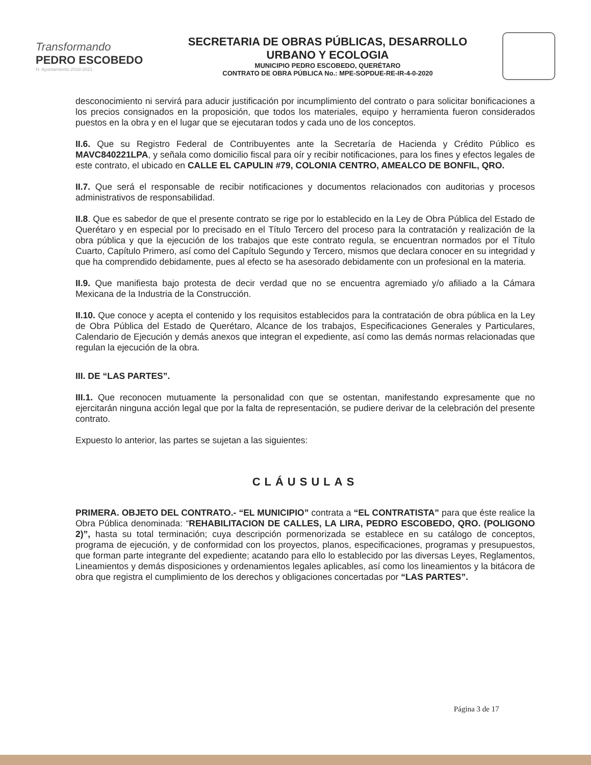Transformando
PEDRO ESCOBEDO
H. Ayuntamiento 2018-2021
SECRETARIA DE OBRAS PÚBLICAS, DESARROLLO
URBANO Y ECOLOGIA
MUNICIPIO PEDRO ESCOBEDO, QUERÉTARO
CONTRATO DE OBRA PÚBLICA No.: MPE-SOPDUE-RE-IR-4-0-2020
desconocimiento ni servirá para aducir justificación por incumplimiento del contrato o para solicitar bonificaciones a los precios consignados en la proposición, que todos los materiales, equipo y herramienta fueron considerados puestos en la obra y en el lugar que se ejecutaran todos y cada uno de los conceptos.
II.6. Que su Registro Federal de Contribuyentes ante la Secretaría de Hacienda y Crédito Público es MAVC840221LPA, y señala como domicilio fiscal para oír y recibir notificaciones, para los fines y efectos legales de este contrato, el ubicado en CALLE EL CAPULIN #79, COLONIA CENTRO, AMEALCO DE BONFIL, QRO.
II.7. Que será el responsable de recibir notificaciones y documentos relacionados con auditorias y procesos administrativos de responsabilidad.
II.8. Que es sabedor de que el presente contrato se rige por lo establecido en la Ley de Obra Pública del Estado de Querétaro y en especial por lo precisado en el Título Tercero del proceso para la contratación y realización de la obra pública y que la ejecución de los trabajos que este contrato regula, se encuentran normados por el Título Cuarto, Capítulo Primero, así como del Capítulo Segundo y Tercero, mismos que declara conocer en su integridad y que ha comprendido debidamente, pues al efecto se ha asesorado debidamente con un profesional en la materia.
II.9. Que manifiesta bajo protesta de decir verdad que no se encuentra agremiado y/o afiliado a la Cámara Mexicana de la Industria de la Construcción.
II.10. Que conoce y acepta el contenido y los requisitos establecidos para la contratación de obra pública en la Ley de Obra Pública del Estado de Querétaro, Alcance de los trabajos, Especificaciones Generales y Particulares, Calendario de Ejecución y demás anexos que integran el expediente, así como las demás normas relacionadas que regulan la ejecución de la obra.
III. DE “LAS PARTES”.
III.1. Que reconocen mutuamente la personalidad con que se ostentan, manifestando expresamente que no ejercitarán ninguna acción legal que por la falta de representación, se pudiere derivar de la celebración del presente contrato.
Expuesto lo anterior, las partes se sujetan a las siguientes:
CLÁUSULAS
PRIMERA. OBJETO DEL CONTRATO.- “EL MUNICIPIO” contrata a “EL CONTRATISTA” para que éste realice la Obra Pública denominada: “REHABILITACION DE CALLES, LA LIRA, PEDRO ESCOBEDO, QRO. (POLIGONO 2)”, hasta su total terminación; cuya descripción pormenorizada se establece en su catálogo de conceptos, programa de ejecución, y de conformidad con los proyectos, planos, especificaciones, programas y presupuestos, que forman parte integrante del expediente; acatando para ello lo establecido por las diversas Leyes, Reglamentos, Lineamientos y demás disposiciones y ordenamientos legales aplicables, así como los lineamientos y la bitácora de obra que registra el cumplimiento de los derechos y obligaciones concertadas por “LAS PARTES”.
Página 3 de 17